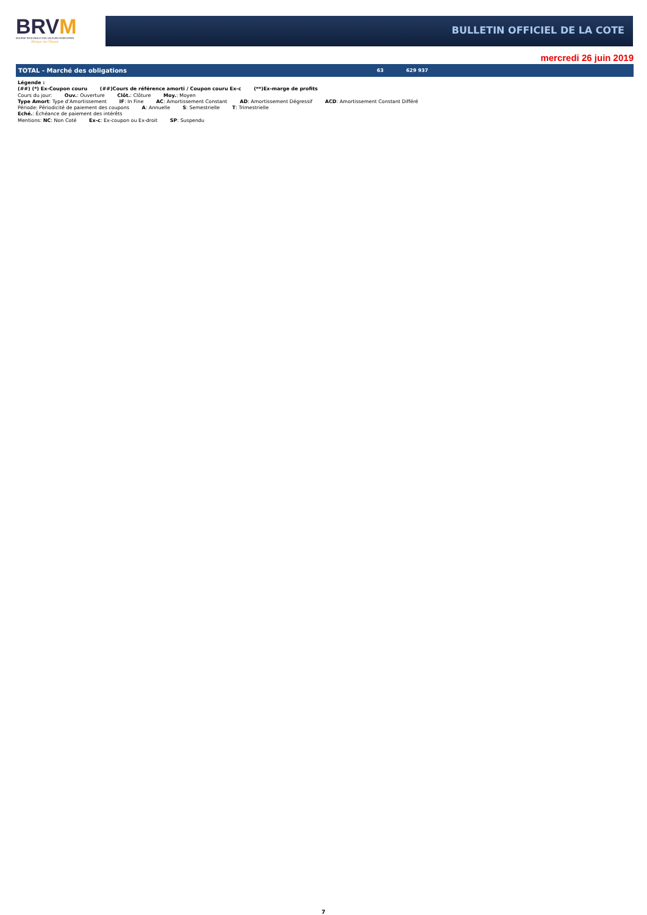BRVM
BOURSE REGIONALE DES VALEURS MOBILIERES
Afrique de l'Ouest
BULLETIN OFFICIEL DE LA COTE
mercredi 26 juin 2019
| TOTAL - Marché des obligations | 63 | 629 937 |
Légende :
(##) (*) Ex-Coupon couru (##)Cours de référence amorti / Coupon couru Ex-c (**)Ex-marge de profits
Cours du jour: Ouv.: Ouverture Clôt.: Clôture Moy.: Moyen
Type Amort: Type d'Amortissement IF: In Fine AC: Amortissement Constant AD: Amortissement Dégressif ACD: Amortissement Constant Différé
Période: Périodicité de paiement des coupons A: Annuelle S: Semestrielle T: Trimestrielle
Eché.: Échéance de paiement des intérêts
Mentions: NC: Non Coté Ex-c: Ex-coupon ou Ex-droit SP: Suspendu
7